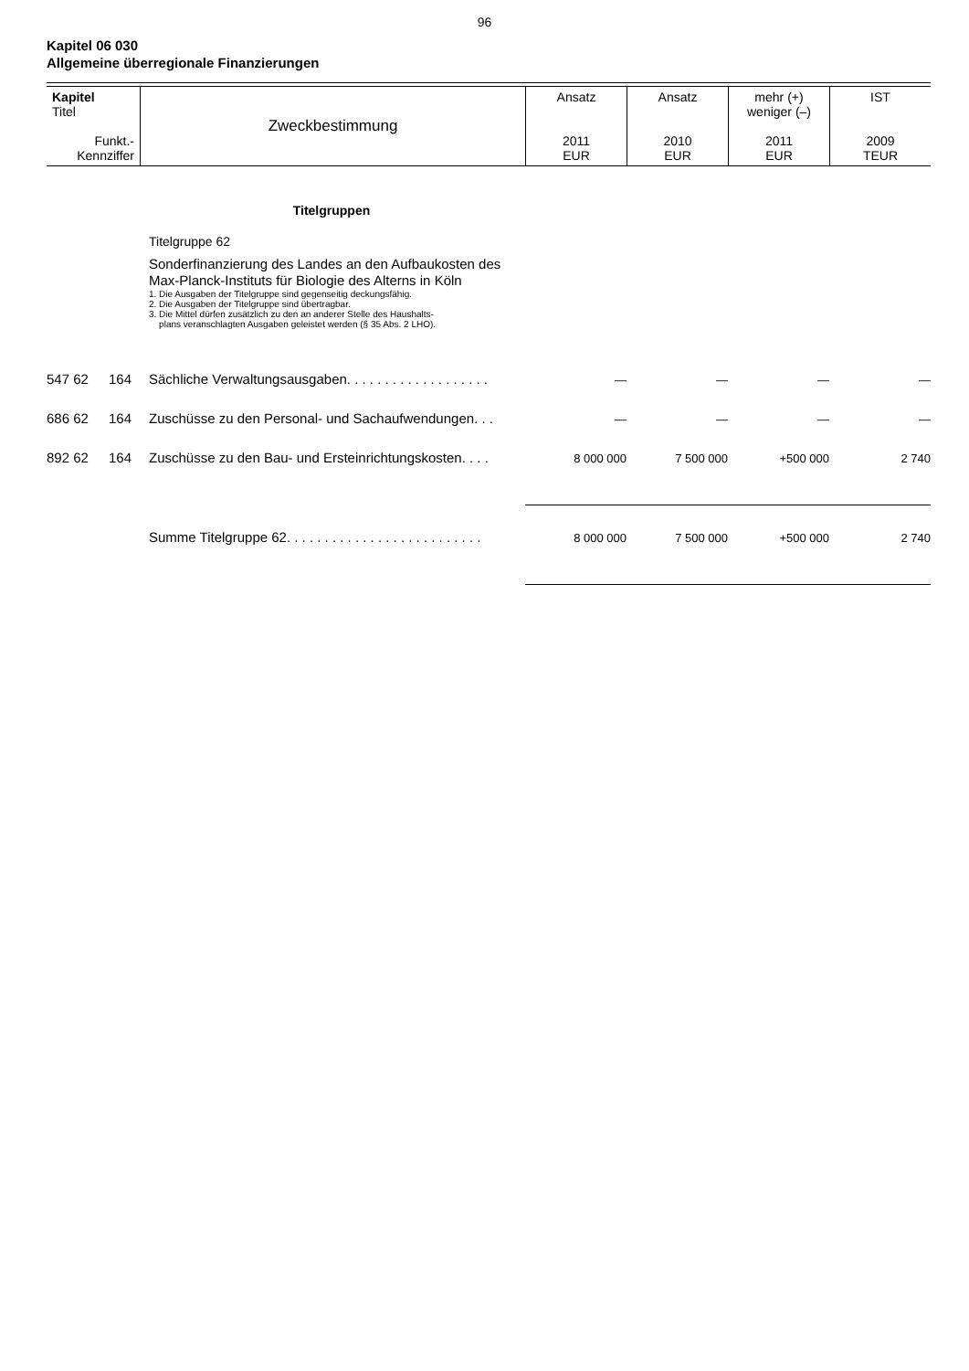96
Kapitel 06 030
Allgemeine überregionale Finanzierungen
| Kapitel Titel Funkt.- Kennziffer | Zweckbestimmung | Ansatz 2011 EUR | Ansatz 2010 EUR | mehr (+) weniger (–) 2011 EUR | IST 2009 TEUR |
Titelgruppen
Titelgruppe 62
Sonderfinanzierung des Landes an den Aufbaukosten des Max-Planck-Instituts für Biologie des Alterns in Köln
1. Die Ausgaben der Titelgruppe sind gegenseitig deckungsfähig.
2. Die Ausgaben der Titelgruppe sind übertragbar.
3. Die Mittel dürfen zusätzlich zu den an anderer Stelle des Haushalts-
plans veranschlagten Ausgaben geleistet werden (§ 35 Abs. 2 LHO).
| 547 62 | 164 | Sächliche Verwaltungsausgaben. . . . . . . . . . . . . . . . . . . | — | — | — | — |
| 686 62 | 164 | Zuschüsse zu den Personal- und Sachaufwendungen. . . | — | — | — | — |
| 892 62 | 164 | Zuschüsse zu den Bau- und Ersteinrichtungskosten. . . . | 8 000 000 | 7 500 000 | +500 000 | 2 740 |
| | | Summe Titelgruppe 62. . . . . . . . . . . . . . . . . . . . . . . . . . | 8 000 000 | 7 500 000 | +500 000 | 2 740 |